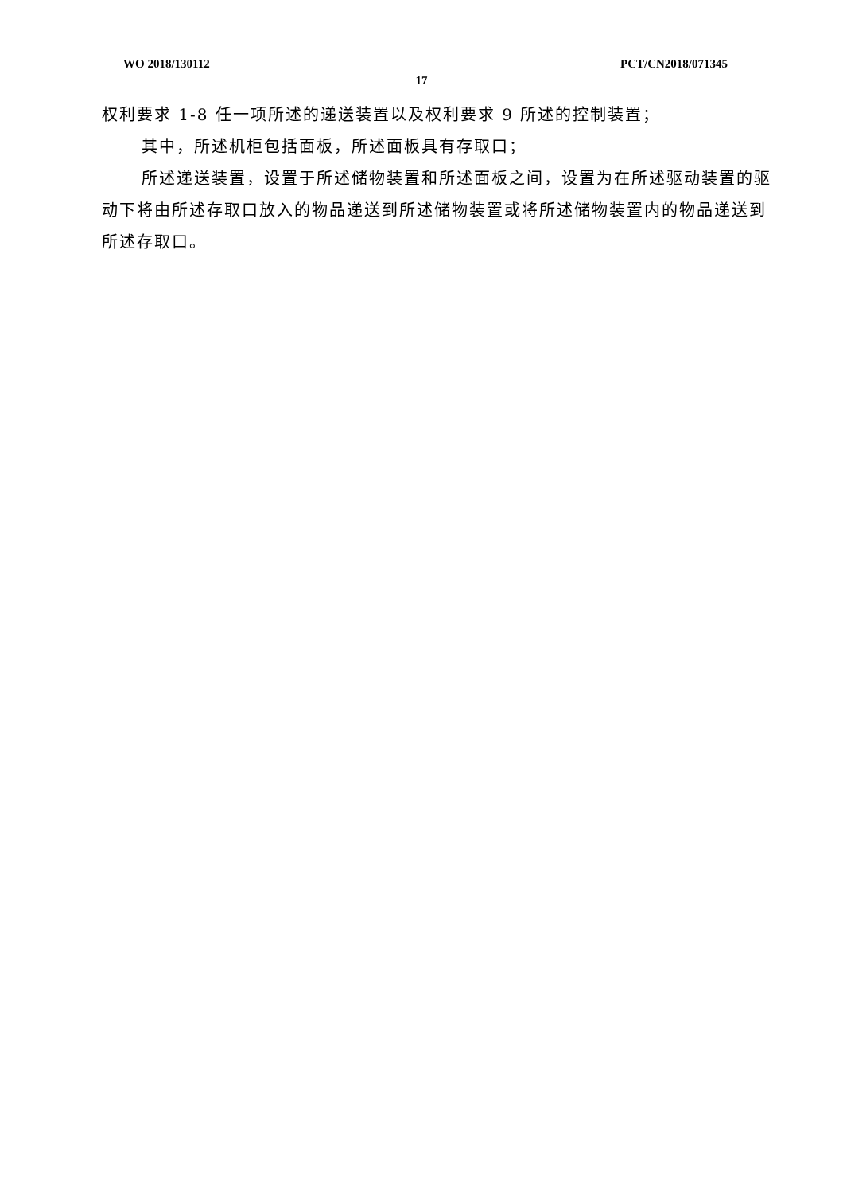WO 2018/130112 PCT/CN2018/071345
17
权利要求 1-8 任一项所述的递送装置以及权利要求 9 所述的控制装置；
其中，所述机柜包括面板，所述面板具有存取口；
所述递送装置，设置于所述储物装置和所述面板之间，设置为在所述驱动装置的驱动下将由所述存取口放入的物品递送到所述储物装置或将所述储物装置内的物品递送到所述存取口。